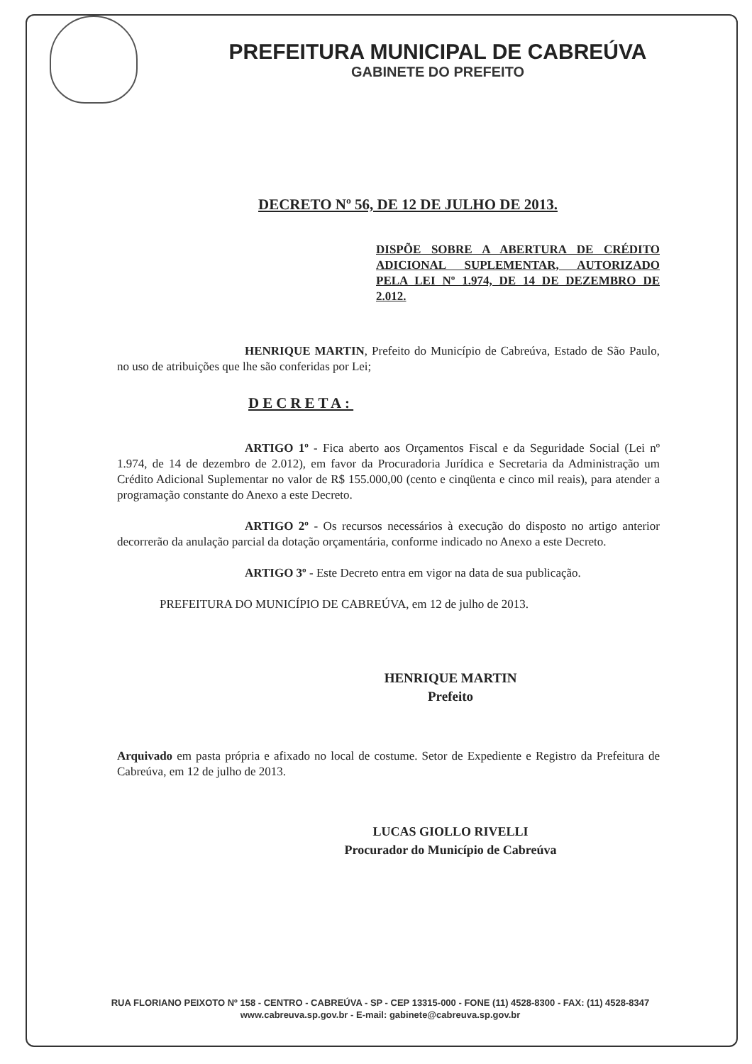PREFEITURA MUNICIPAL DE CABREÚVA
GABINETE DO PREFEITO
DECRETO Nº 56, DE 12 DE JULHO DE 2013.
DISPÕE SOBRE A ABERTURA DE CRÉDITO ADICIONAL SUPLEMENTAR, AUTORIZADO PELA LEI Nº 1.974, DE 14 DE DEZEMBRO DE 2.012.
HENRIQUE MARTIN, Prefeito do Município de Cabreúva, Estado de São Paulo, no uso de atribuições que lhe são conferidas por Lei;
DECRETA:
ARTIGO 1º - Fica aberto aos Orçamentos Fiscal e da Seguridade Social (Lei nº 1.974, de 14 de dezembro de 2.012), em favor da Procuradoria Jurídica e Secretaria da Administração um Crédito Adicional Suplementar no valor de R$ 155.000,00 (cento e cinqüenta e cinco mil reais), para atender a programação constante do Anexo a este Decreto.
ARTIGO 2º - Os recursos necessários à execução do disposto no artigo anterior decorrerão da anulação parcial da dotação orçamentária, conforme indicado no Anexo a este Decreto.
ARTIGO 3º - Este Decreto entra em vigor na data de sua publicação.
PREFEITURA DO MUNICÍPIO DE CABREÚVA, em 12 de julho de 2013.
HENRIQUE MARTIN
Prefeito
Arquivado em pasta própria e afixado no local de costume. Setor de Expediente e Registro da Prefeitura de Cabreúva, em 12 de julho de 2013.
LUCAS GIOLLO RIVELLI
Procurador do Município de Cabreúva
RUA FLORIANO PEIXOTO Nº 158 - CENTRO - CABREÚVA - SP - CEP 13315-000 - FONE (11) 4528-8300 - FAX: (11) 4528-8347
www.cabreuva.sp.gov.br - E-mail: gabinete@cabreuva.sp.gov.br